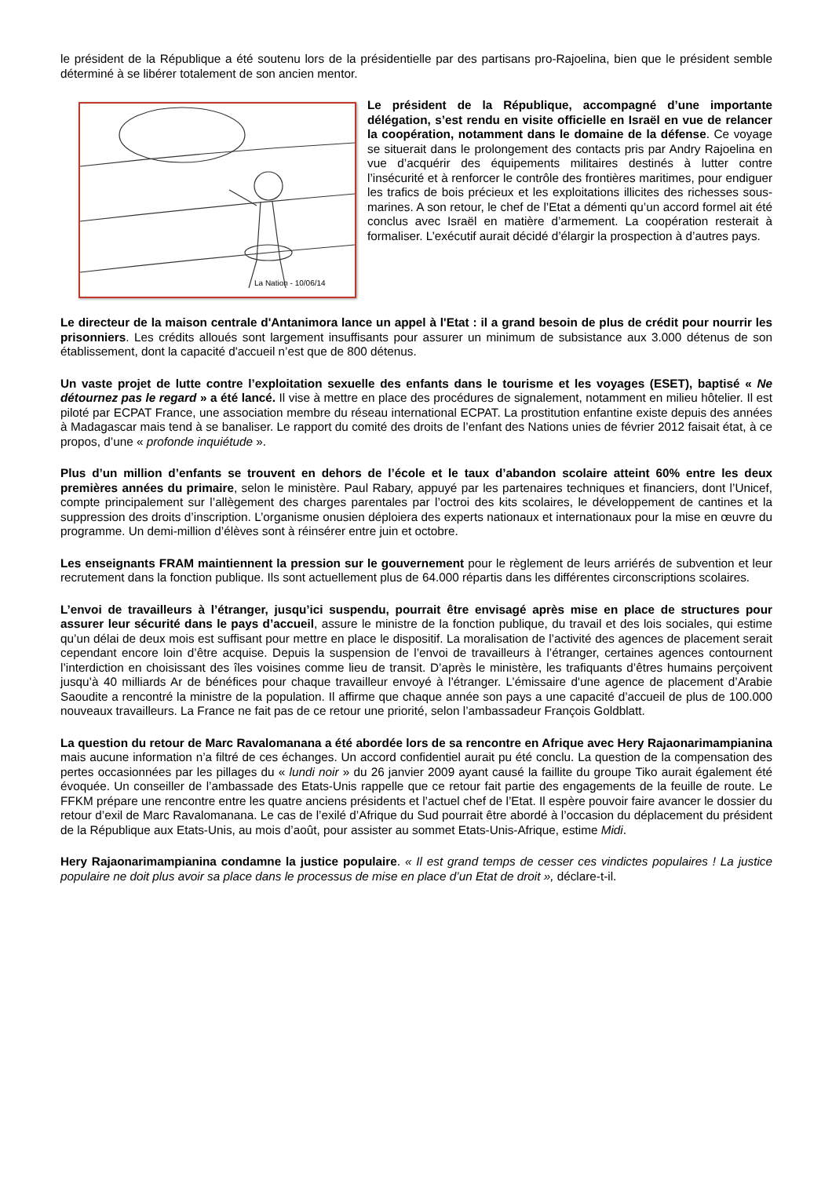le président de la République a été soutenu lors de la présidentielle par des partisans pro-Rajoelina, bien que le président semble déterminé à se libérer totalement de son ancien mentor.
La Nation - 10/06/14
Le président de la République, accompagné d’une importante délégation, s’est rendu en visite officielle en Israël en vue de relancer la coopération, notamment dans le domaine de la défense. Ce voyage se situerait dans le prolongement des contacts pris par Andry Rajoelina en vue d’acquérir des équipements militaires destinés à lutter contre l’insécurité et à renforcer le contrôle des frontières maritimes, pour endiguer les trafics de bois précieux et les exploitations illicites des richesses sous-marines. A son retour, le chef de l’Etat a démenti qu’un accord formel ait été conclus avec Israël en matière d’armement. La coopération resterait à formaliser. L’exécutif aurait décidé d’élargir la prospection à d’autres pays.
Le directeur de la maison centrale d'Antanimora lance un appel à l'Etat : il a grand besoin de plus de crédit pour nourrir les prisonniers. Les crédits alloués sont largement insuffisants pour assurer un minimum de subsistance aux 3.000 détenus de son établissement, dont la capacité d'accueil n’est que de 800 détenus.
Un vaste projet de lutte contre l’exploitation sexuelle des enfants dans le tourisme et les voyages (ESET), baptisé « Ne détournez pas le regard » a été lancé. Il vise à mettre en place des procédures de signalement, notamment en milieu hôtelier. Il est piloté par ECPAT France, une association membre du réseau international ECPAT. La prostitution enfantine existe depuis des années à Madagascar mais tend à se banaliser. Le rapport du comité des droits de l’enfant des Nations unies de février 2012 faisait état, à ce propos, d’une « profonde inquiétude ».
Plus d’un million d’enfants se trouvent en dehors de l’école et le taux d’abandon scolaire atteint 60% entre les deux premières années du primaire, selon le ministère. Paul Rabary, appuyé par les partenaires techniques et financiers, dont l’Unicef, compte principalement sur l’allègement des charges parentales par l’octroi des kits scolaires, le développement de cantines et la suppression des droits d’inscription. L’organisme onusien déploiera des experts nationaux et internationaux pour la mise en œuvre du programme. Un demi-million d’élèves sont à réinsérer entre juin et octobre.
Les enseignants FRAM maintiennent la pression sur le gouvernement pour le règlement de leurs arriérés de subvention et leur recrutement dans la fonction publique. Ils sont actuellement plus de 64.000 répartis dans les différentes circonscriptions scolaires.
L’envoi de travailleurs à l’étranger, jusqu’ici suspendu, pourrait être envisagé après mise en place de structures pour assurer leur sécurité dans le pays d’accueil, assure le ministre de la fonction publique, du travail et des lois sociales, qui estime qu’un délai de deux mois est suffisant pour mettre en place le dispositif. La moralisation de l’activité des agences de placement serait cependant encore loin d’être acquise. Depuis la suspension de l’envoi de travailleurs à l’étranger, certaines agences contournent l’interdiction en choisissant des îles voisines comme lieu de transit. D’après le ministère, les trafiquants d’êtres humains perçoivent jusqu’à 40 milliards Ar de bénéfices pour chaque travailleur envoyé à l’étranger. L’émissaire d'une agence de placement d’Arabie Saoudite a rencontré la ministre de la population. Il affirme que chaque année son pays a une capacité d’accueil de plus de 100.000 nouveaux travailleurs. La France ne fait pas de ce retour une priorité, selon l’ambassadeur François Goldblatt.
La question du retour de Marc Ravalomanana a été abordée lors de sa rencontre en Afrique avec Hery Rajaonarimampianina mais aucune information n’a filtré de ces échanges. Un accord confidentiel aurait pu été conclu. La question de la compensation des pertes occasionnées par les pillages du « lundi noir » du 26 janvier 2009 ayant causé la faillite du groupe Tiko aurait également été évoquée. Un conseiller de l’ambassade des Etats-Unis rappelle que ce retour fait partie des engagements de la feuille de route. Le FFKM prépare une rencontre entre les quatre anciens présidents et l’actuel chef de l’Etat. Il espère pouvoir faire avancer le dossier du retour d’exil de Marc Ravalomanana. Le cas de l’exilé d’Afrique du Sud pourrait être abordé à l’occasion du déplacement du président de la République aux Etats-Unis, au mois d’août, pour assister au sommet Etats-Unis-Afrique, estime Midi.
Hery Rajaonarimampianina condamne la justice populaire. « Il est grand temps de cesser ces vindictes populaires ! La justice populaire ne doit plus avoir sa place dans le processus de mise en place d’un Etat de droit », déclare-t-il.